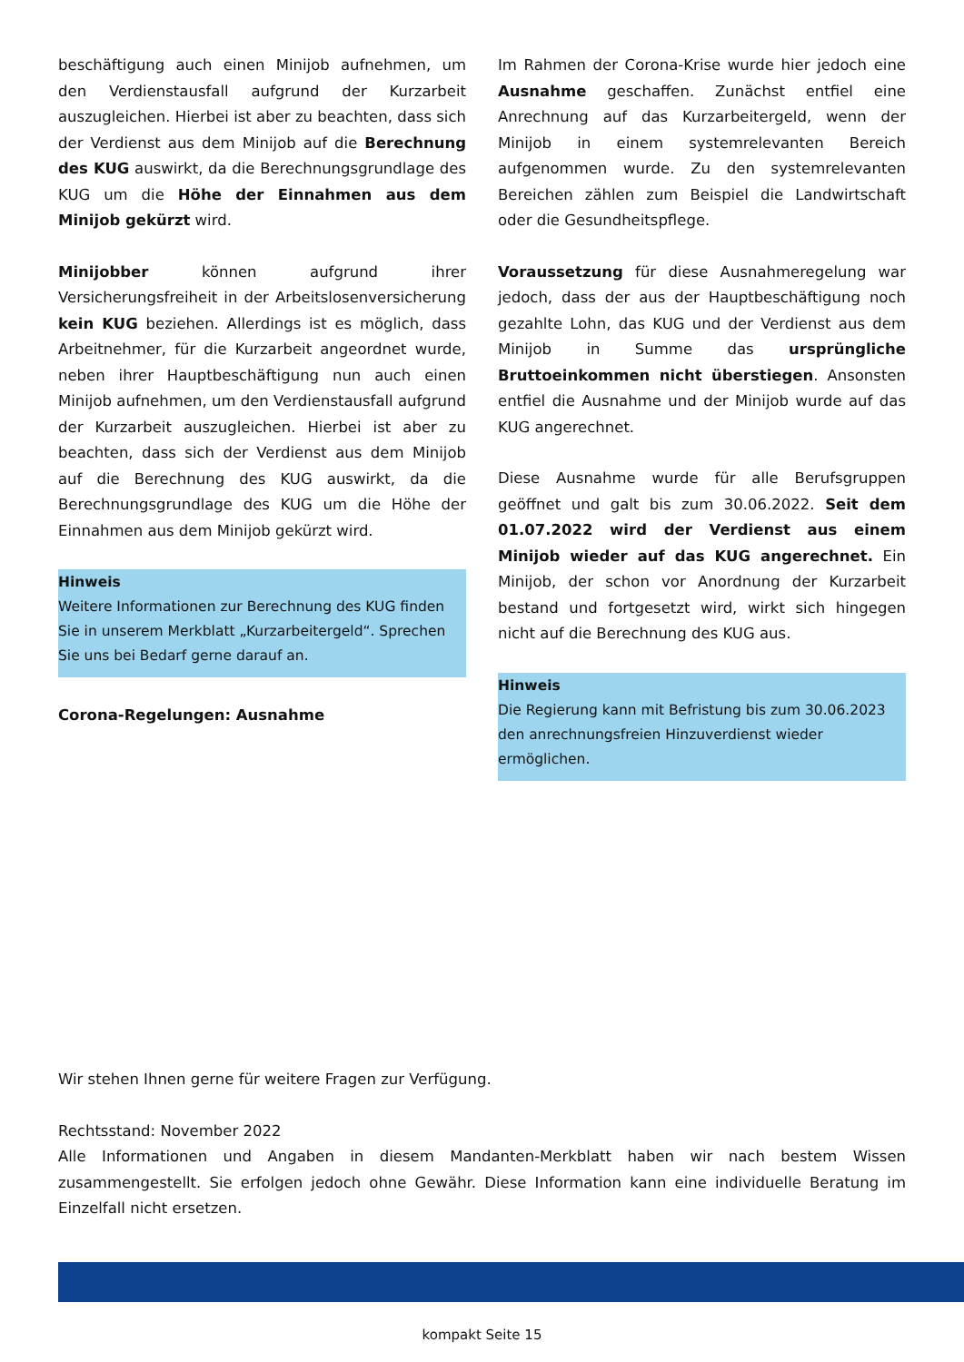beschäftigung auch einen Minijob aufnehmen, um den Verdienstausfall aufgrund der Kurzarbeit auszugleichen. Hierbei ist aber zu beachten, dass sich der Verdienst aus dem Minijob auf die Berechnung des KUG auswirkt, da die Berechnungsgrundlage des KUG um die Höhe der Einnahmen aus dem Minijob gekürzt wird.
Minijobber können aufgrund ihrer Versicherungsfreiheit in der Arbeitslosenversicherung kein KUG beziehen. Allerdings ist es möglich, dass Arbeitnehmer, für die Kurzarbeit angeordnet wurde, neben ihrer Hauptbeschäftigung nun auch einen Minijob aufnehmen, um den Verdienstausfall aufgrund der Kurzarbeit auszugleichen. Hierbei ist aber zu beachten, dass sich der Verdienst aus dem Minijob auf die Berechnung des KUG auswirkt, da die Berechnungsgrundlage des KUG um die Höhe der Einnahmen aus dem Minijob gekürzt wird.
Hinweis
Weitere Informationen zur Berechnung des KUG finden Sie in unserem Merkblatt „Kurzarbeitergeld“. Sprechen Sie uns bei Bedarf gerne darauf an.
Corona-Regelungen: Ausnahme
Im Rahmen der Corona-Krise wurde hier jedoch eine Ausnahme geschaffen. Zunächst entfiel eine Anrechnung auf das Kurzarbeitergeld, wenn der Minijob in einem systemrelevanten Bereich aufgenommen wurde. Zu den systemrelevanten Bereichen zählen zum Beispiel die Landwirtschaft oder die Gesundheitspflege.
Voraussetzung für diese Ausnahmeregelung war jedoch, dass der aus der Hauptbeschäftigung noch gezahlte Lohn, das KUG und der Verdienst aus dem Minijob in Summe das ursprüngliche Bruttoeinkommen nicht überstiegen. Ansonsten entfiel die Ausnahme und der Minijob wurde auf das KUG angerechnet.
Diese Ausnahme wurde für alle Berufsgruppen geöffnet und galt bis zum 30.06.2022. Seit dem 01.07.2022 wird der Verdienst aus einem Minijob wieder auf das KUG angerechnet. Ein Minijob, der schon vor Anordnung der Kurzarbeit bestand und fortgesetzt wird, wirkt sich hingegen nicht auf die Berechnung des KUG aus.
Hinweis
Die Regierung kann mit Befristung bis zum 30.06.2023 den anrechnungsfreien Hinzuverdienst wieder ermöglichen.
Wir stehen Ihnen gerne für weitere Fragen zur Verfügung.
Rechtsstand: November 2022
Alle Informationen und Angaben in diesem Mandanten-Merkblatt haben wir nach bestem Wissen zusammengestellt. Sie erfolgen jedoch ohne Gewähr. Diese Information kann eine individuelle Beratung im Einzelfall nicht ersetzen.
kompakt Seite 15